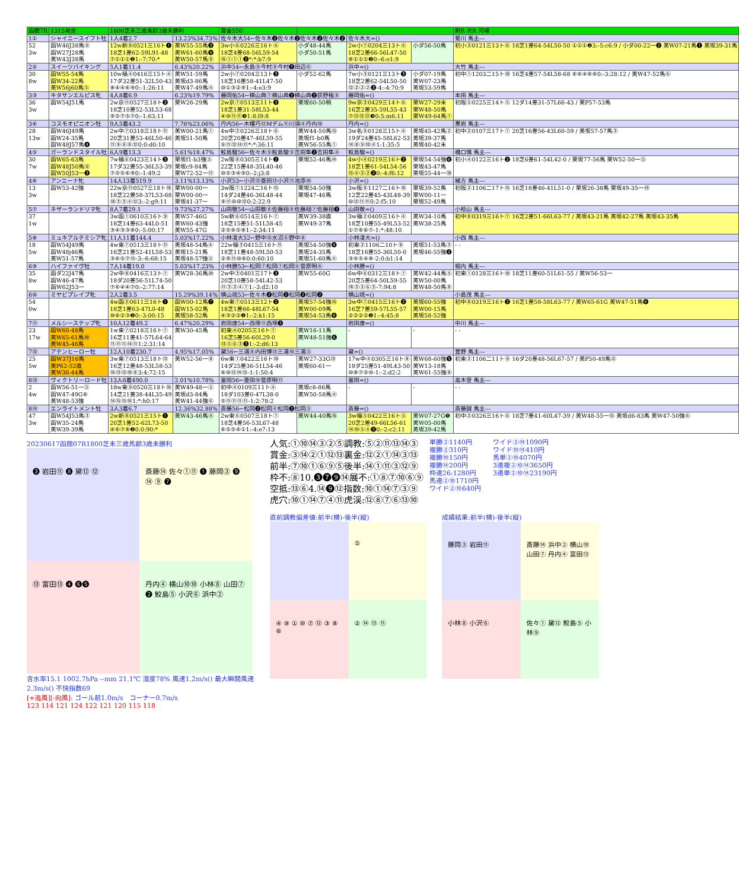| 函館7R | 1315発走 | 1800芝未三歳馬齢3歳未勝利 | | 賞金550 | | | | 前R 次R 同場 |
| 1① | シャイニースイフト牡 | 1人4着2.7 | 13.23%34.73% | 佐々木大54←佐々木❷佐々木❷佐々木❷佐々木❷ | | 佐々木大=() | | 菊川 馬主--- |
| 52 3w | 函W46J38馬⓪ 函W27J28馬 美W43J38馬 | 12w新⑧0521三16ト❶ 18芝1差62-59L91-48 ⑦①①①❷1:-7:70:* | 美W55-55馬❸ 美W61-60馬❾ 美W50-57馬⑨ | 3w小⑥0226三16ト④ 18芝4差68-56L59-54 ⑯①①①❷*:*:b7:9 | 小ダ48-44馬 小ダ50-51馬 | 2w小⑦0204三13ト④ 18芝2差66-56L47-50 ⑧①①①❷0:-6:o1:9 | 小ダ56-50馬 | 初小③0121三13ト⑥ 18芝1差64-54L50-50 ①①①❷3:-5:c6:9 / 小ダ00-22一❷ 美W07-21馬❶ 美坂39-31馬 |
| 2② | スイーツバイキング | 5人1着11.4 | 6.43%20.22% | 浜中54←永島⑨今村⑨今村❸田辺⑥ | | 浜中=() | | 大竹 馬主--- |
| 30 8w | 函W55-54馬 函W34-22馬 美W56j60馬⑤ | 10w福④0416三15ト④ 17ダ32差51-32L50-43 ⑧④④⑥⑨0:-1:26:11 | 美W51-59馬 美坂d3-86馬 美W47-49馬④ | 2w小⑦0204三13ト❸ 18芝16差58-41L47-50 ⑩①③②⑨1:-4:e3:9 | 小ダ52-62馬 | 7w小③0121三13ト❸ 18芝2差62-54L50-50 ⑫②②②❸-4:-4:70:9 | 小ダ07-19馬 美W07-23馬 美坂53-59馬 | 初中①1203二15ト⑩ 16芝4差57-54L58-68 ⑥⑥④⑥⑥0:-3:28:12 / 美W47-52馬⑥ |
| 3③ | キタサンエルピス牝 | 4人8着6.9 | 6.23%19.79% | 藤岡佑54←横山典⑦横山典❸横山典❸荻野極⑧ | | 藤岡佑=() | | 本田 馬主--- |
| 36 3w | 函W54J51馬 | 2w京⑪0527三18ト❸ 18芝10差52-53L53-68 ⑨⑤⑦⑤⑦0:-1:63:11 | 栗W26-29馬 | 2w京⑦0513三11ト❸ 18芝1差31-58L53-44 ④⑩⑪⑪❸1:8:l9:8 | 栗坂60-50稍 | 9w京③0429三14ト⑥ 16芝2差35-59L55-43 ⑦⑬⑫⑫❸0:5:m6:11 | 栗W27-29末 栗W48-50馬 栗W49-64馬① | 初阪⑤0225三14ト⑤ 12ダ14差31-57L66-43 / 栗P57-53馬 |
| 3④ | コスモオピニオン牡 | 9人5着43.2 | 7.76%23.06% | 丹内56←木幡巧⑫Mデム⑪川須④丹内⑩ | | 丹内=() | | 黒岩 馬主--- |
| 28 13w | 函W46J49馬 函W24-35馬 函W48J57馬❹ | 2w中⑦0318三18ト⑪ 20芝31差53-46L50-46 ⑪⑨⑨⑧⑫0:0:d0:10 | 美W00-21馬① 美坂51-50馬 | 4w中②0226三18ト⑥ 20芝20差47-46L59-55 ⑤⑪⑫⑭⑪*:*:36:11 | 美W44-50馬⑮ 美坂f1-b0馬 美W56-55馬① | 3w名⑨0128三15ト④ 19ダ24差45-58L62-53 ⑭⑧⑨⑩④1:1:35:5 | 美坂45-42馬② 美坂39-37馬 美坂40-42末 | 初中②0107三17ト⑦ 20芝16差56-43L60-59 / 美坂57-57馬③ |
| 4⑤ | ガーランドスタイル牡 | 6人9着13.3 | 5.61%18.47% | 鮫島駿56←佐々木⑨鮫島駿⑨吉田隼❷吉田隼④ | | 鮫島駿=() | | 橋口慎 馬主--- |
| 30 7w | 函W65-63馬 函W48J50馬⓪ 函W50J53一❸ | 7w福⑥0423三14ト❸ 17ダ32差55-36L53-39 ⑦⑤⑤⑥⑨0:-1:49:2 | 栗坂f1-b3強⑤ 栗坂c9-84馬 栗W72-52一⑰ | 2w阪⑧0305三14ト❷ 22芝15差48-35L40-46 ⑩⑤③④⑨0:-2:j3:8 | 栗坂52-46馬⑭ | 4w小④0219三16ト❸ 18芝1差61-54L54-56 ⑮④②②❷0:-4:f6:12 | 栗坂54-54強❻ 栗坂43-47馬 栗坂55-44一⑱ | 初小④0122三16ト❷ 18芝6差61-54L42-0 / 栗坂77-56馬 栗W52-50一⑤ |
| 4⑥ | アンニーナ牝 | 14人13着519.9 | 3.11%13.13% | 小沢53←小沢⑫菱田⑫小沢⑪池添⑯ | | 小沢=() | | 緒方 馬主--- |
| 13 3w | 函W53-42強 | 22w京⑪0527三18ト⑱ 18芝22差58-37L53-68 ⑱③③④⑫3:-2:g9:11 | 栗W00-00一 栗W00-00一 栗坂41-37一 | 3w阪⑦1224二16ト⑮ 14ダ24差46-36L48-44 ⑨⑪⑩⑩⑫0:2:22:9 | 栗坂54-50強 栗坂47-46馬 | 3w阪⑧1127二16ト⑯ 12芝22差45-43L48-39 ⑩⑫⑪⑪0:2:f5:10 | 栗坂39-52馬 栗W00-11一 栗坂52-49馬 | 初阪②1106二17ト⑮ 16芝18差46-41L51-0 / 栗坂26-38馬 栗坂49-35一⑲ |
| 5⑦ | ネザーランドリマ牝 | 8人7着29.1 | 9.73%27.27% | 山田敬54←山田敬⑧佐藤翔⑧佐藤翔⑦佐藤翔❸ | | 山田敬=() | | 小桧山 馬主--- |
| 37 1w | | 3w函①0610三16ト⑨ 18芝14差63-44L0-51 ③④③③⑧0:-5:00:17 | 美W57-46G 美W60-43強 美W55-47G | 5w新⑥0514三16ト⑦ 18芝15差51-51L58-45 ②⑤⑥⑤⑧1:-2:34:11 | 美W39-38直 美W49-37馬 | 3w福②0409三16ト④ 18芝10差55-49L53-52 ①⑦⑥⑥⑦-1:*:48:10 | 美W34-10馬 美W38-25馬 | 初中⑧0319三16ト⑦ 16芝2差51-66L63-77 / 美坂43-21馬 美坂42-27馬 美坂43-35馬 |
| 5⑧ | ミュキアルテミシア牝 | 11人11着144.4 | 5.03%17.22% | 小林凌大52←野中⑮水沼⑥野中⑧ | | 小林凌大=() | | 小西 馬主--- |
| 18 5w | 函W54J49馬 函W48j46馬 美W51-57馬 | 4w東⑦0513三18ト⑪ 16芝21差52-41L58-53 ③⑥⑤⑦⑮-3:-6:68:15 | 美坂48-54馬④ 美坂15-21馬 美坂48-57強⑤ | 22w福③0415三16ト⑪ 18芝11差48-59L50-53 ②⑨⑪⑩⑥0:0:60:10 | 美坂54-50強❹ 美坂24-35馬 美坂51-60馬④ | 初東②1106二10ト⑨ 18芝16差55-36L50-0 ③④⑤④⑧-2:0:b1:14 | 美坂51-53馬③ 美坂46-55強❷ | - - |
| 6⑨ | ハイファイヴ牡 | 7人14着19.0 | 5.03%17.23% | 小林勝53←松岡⑦松岡⑦松岡⑥菅原明⑥ | | 小林勝=() | | 堀内 馬主--- |
| 35 8w | 函ダ22J47馬 函W46-47馬 函W62J53一 | 2w中⑧0416三13ト⑦ 18ダ20差56-51L74-50 ⑦⑥④④⑦0:-2:77:14 | 美W28-36馬㉔ | 2w中③0401三17ト❸ 20芝10差58-54L42-53 ⑪③③④⑦1:-3:d2:10 | 美W55-60G | 6w中⑥0312三18ト⑦ 20芝5差64-50L59-55 ⑱③②⑥③-7:94:8 | 美W42-44馬⑤ 美W50-00馬 美W48-50馬⑧ | 初東①0128三16ト⑩ 18芝11差60-51L61-55 / 美W56-53一 |
| 6⑩ | ミヤビプレイブ牝 | 2人2着3.5 | 15.29%39.14% | 横山琉53←佐々木❷松岡❷松岡❷松岡❷ | | 横山琉=() | | 小島茂 馬主--- |
| 54 0w | | 4w函②0611三16ト❶ 18芝1差63-47L0-48 ⑩⑥②③❷0:-3:00:15 | 函W00-12馬❼ 函W15-02馬 美坂58-52馬 | 4w東⑦0513三12ト❷ 18芝1差66-48L67-54 ④③②②❷1:-2:k1:15 | 美坂57-54強⑯ 美W00-09馬 美坂54-53馬❽ | 3w中⑦0415三16ト❷ 16芝7差59-57L55-57 ②②②②❷1:-4:45:8 | 美坂60-55強 美W00-15馬 美坂58-52強 | 初中⑧0319三16ト❷ 16芝1差58-58L63-77 / 美W65-61G 美W47-51馬❻ |
| 7⑪ | メルシーステップ牝 | 10人12着49.2 | 6.47%20.29% | 岩田康54←西塚⑪西塚❸ | | 岩田康=() | | 中川 馬主--- |
| 23 17w | 函W60-48馬 美W65-61馬⑩ 美W45-46馬 | 1w東⑦0218三16ト⑦ 16芝11差41-57L64-64 ⑪⑪⑪⑭⑪1:2:31:14 | 美W30-45馬 | 初東④0205三16ト⑦ 16芝5差56-60L29-0 ⑬⑤⑥③❸1:-2:d6:13 | 美W16-11馬 美W48-51強❻ | - | - | - - |
| 7⑫ | アテンヒーロー牡 | 12人10着230.7 | 4.95%17.05% | 黛56←三浦⑧内田博⑬三浦⑩三浦⑤ | | 黛=() | | 萱野 馬主--- |
| 25 5w | 函W37J16馬 美P62-52直 美W36-44馬 | 3w東⑦0513三18ト⑬ 16芝12差48-53L58-53 ⑯⑬⑬⑩⑧3:4:72:15 | 美W52-56一⑧ | 6w東①0422三16ト⑩ 14ダ25差36-51L54-46 ⑥⑩⑫⑭⑬-1:1:50:4 | 美W27-33G⑬ 美坂60-61一 | 17w中④0305三16ト⑧ 18ダ25差51-49L43-50 ⑩⑧⑦⑤⑩-1:-2:d2:2 | 美W68-60強❺ 美W13-18馬 美W61-55強⑧ | 初東②1106二11ト⑨ 16ダ20差48-56L67-57 / 美P50-49馬⓪ |
| 8⑬ | ヴィクトリーロード牡 | 13人6着490.0 | 2.01%10.78% | 富田56←菱田⑯菅原明⑪ | | 富田=() | | 高木登 馬主--- |
| 2 4w | 函W56-51一⑤ 函W47-49G⑥ 美W48-53強 | 18w東⑨0520三18ト⑩ 14芝21差38-44L35-49 ⑭⑮⑮⑯1:*:h0:17 | 美W49-48一⑤ 美坂d3-84馬 美W41-44強⑥ | 初中④0109三11ト④ 18ダ103差0-47L38-0 ⑤⑪⑪⑪⑪-1:2:78:2 | 美坂c8-86馬 美W50-58馬④ | - | - | - - |
| 8⑭ | エンライトメント牡 | 3人3着6.7 | 12.36%32.88% | 斎藤56←松岡❷松岡④松岡❸松岡⑤ | | 斎藤=() | | 斎藤誠 馬主--- |
| 47 3w | 函W54J53馬③ 函W35-24馬 美W39-39馬 | 2w新⑧0521三15ト❶ 20芝1差52-62L73-50 ④⑥⑦⑧❷0:0:90:* | 美W43-46馬④ | 2w東⑥0507三18ト⑦ 18芝4差56-53L67-48 ⑥⑤⑤④①1:-4:e7:13 | 美W44-40馬⑯ | 3w福⑤0422三16ト⑤ 20芝2差49-66L56-61 ⑭⑩⑤④❸0:-2:c2:11 | 美W07-27G❺ 美W05-00馬 美坂39-42馬 | 初中②0326三16ト⑥ 18芝7差41-60L47-39 / 美W48-55一⑮ 美坂d6-83馬 美W47-50強⑥ |
20230617函館07R1800芝未三歳馬齢3歳未勝利
❸ 岩田⑪ ❽ 黛⑫ ⑫
斎藤⑭ 佐々①⑪ ❶ 藤岡③ ❾ ⑭ ⑨ ❼
⑬ 富田⑬ ❹ ❻❺
丹内④ 横山⑩⑩ 小林⑧ 山田⑦ ❷ 鮫島⑤ 小沢⑥ 浜中②
含水率15.1 1002.7hPa --mm 21.1℃ 湿度78% 風速1.2m/s() 最大瞬間風速2.3m/s() 不快指数69
[+追風][-向風]: ゴール前1.0m/s　コーナー0.7m/s
123 114 121 124 122 121 120 115 118
人気:①⑩⑭③②⑤調教:⑤②⑪⑬⑭③
賞金:③⑭②①⑫⑬裏金:⑫②①⑭③⑬
前半:⑦⑩①⑥⑨⑤後半:⑭①⑪③⑫⑨
枠不:⑧10.❸❼❾⑭展不:①⑧⑦⑩⑥⑨
空抵:⑬⑥4.⑭❾⑫指数:⑩①⑭⑦③⑨
虎穴:⑩①⑭⑦④⑪虎渓:⑫⑧⑦⑥⑬⑩
単勝②1140円
複勝②310円
複勝⑩150円
複勝⑭200円
枠連26:1280円
馬連②⑩1710円
ワイド②⑩640円
ワイド②⑭1090円
ワイド⑩⑭410円
馬単②⑩4070円
3連複②⑩⑭3650円
3連単②⑩⑭23190円
直前調教偏差値:前半(横)-後半(縦)
⑤
④ ⑨ ① ⑩ ⑦ ⑫ ③ ⑧ ⑥
② ⑭ ⑬ ⑪
成績結果:前半(横)-後半(縦)
藤岡③ 岩田⑪
斎藤⑭ 浜中② 横山⑩ 山田⑦ 丹内④ 富田⑬
小林⑧ 小沢⑥
佐々① 黛⑫ 鮫島⑤ 小林⑨